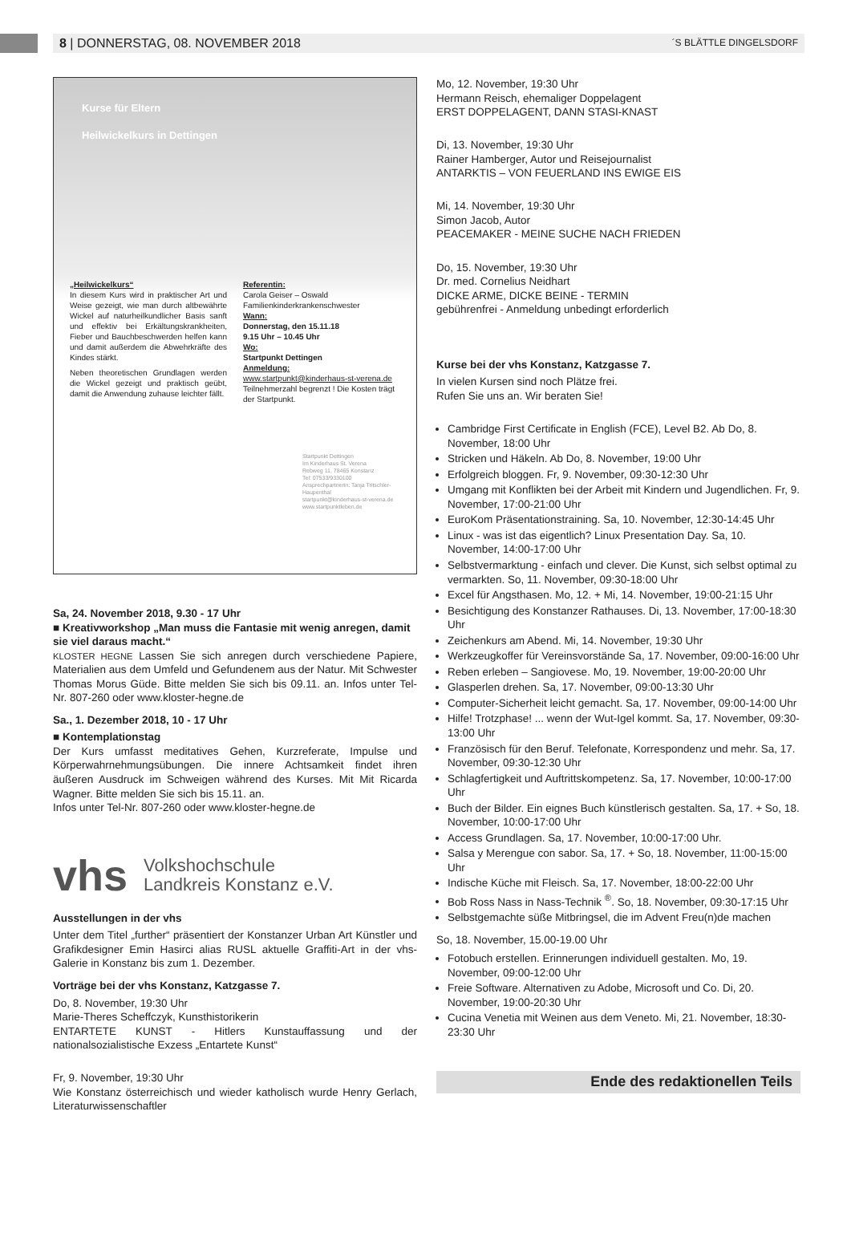8 | DONNERSTAG, 08. NOVEMBER 2018 ´S BLÄTTLE DINGELSDORF
Kurse für Eltern
Heilwickelkurs in Dettingen
„Heilwickelkurs“
In diesem Kurs wird in praktischer Art und Weise gezeigt, wie man durch altbewährte Wickel auf naturheilkundlicher Basis sanft und effektiv bei Erkältungskrankheiten, Fieber und Bauchbeschwerden helfen kann und damit außerdem die Abwehrkräfte des Kindes stärkt.
Neben theoretischen Grundlagen werden die Wickel gezeigt und praktisch geübt, damit die Anwendung zuhause leichter fällt.
Referentin:
Carola Geiser – Oswald
Familienkinderkrankenschwester
Wann:
Donnerstag, den 15.11.18
9.15 Uhr – 10.45 Uhr
Wo:
Startpunkt Dettingen
Anmeldung:
www.startpunkt@kinderhaus-st-verena.de
Teilnehmerzahl begrenzt ! Die Kosten trägt der Startpunkt.
Startpunkt Dettingen
Im Kinderhaus St. Verena
Rebweg 11, 78465 Konstanz
Tel: 07533/9330100
Ansprechpartnerin: Tanja Tritschler-Haupenthal
startpunkt@kinderhaus-st-verena.de
www.startpunktleben.de
Sa, 24. November 2018, 9.30 - 17 Uhr
■ Kreativworkshop „Man muss die Fantasie mit wenig anregen, damit sie viel daraus macht.“
KLOSTER HEGNE Lassen Sie sich anregen durch verschiedene Papiere, Materialien aus dem Umfeld und Gefundenem aus der Natur. Mit Schwester Thomas Morus Güde. Bitte melden Sie sich bis 09.11. an. Infos unter Tel-Nr. 807-260 oder www.kloster-hegne.de
Sa., 1. Dezember 2018, 10 - 17 Uhr
■ Kontemplationstag
Der Kurs umfasst meditatives Gehen, Kurzreferate, Impulse und Körperwahrnehmungsübungen. Die innere Achtsamkeit findet ihren äußeren Ausdruck im Schweigen während des Kurses. Mit Mit Ricarda Wagner. Bitte melden Sie sich bis 15.11. an.
Infos unter Tel-Nr. 807-260 oder www.kloster-hegne.de
vhs Volkshochschule
Landkreis Konstanz e.V.
Ausstellungen in der vhs
Unter dem Titel „further“ präsentiert der Konstanzer Urban Art Künstler und Grafikdesigner Emin Hasirci alias RUSL aktuelle Graffiti-Art in der vhs-Galerie in Konstanz bis zum 1. Dezember.
Vorträge bei der vhs Konstanz, Katzgasse 7.
Do, 8. November, 19:30 Uhr
Marie-Theres Scheffczyk, Kunsthistorikerin
ENTARTETE KUNST - Hitlers Kunstauffassung und der nationalsozialistische Exzess „Entartete Kunst“
Fr, 9. November, 19:30 Uhr
Wie Konstanz österreichisch und wieder katholisch wurde Henry Gerlach, Literaturwissenschaftler
Mo, 12. November, 19:30 Uhr
Hermann Reisch, ehemaliger Doppelagent
ERST DOPPELAGENT, DANN STASI-KNAST
Di, 13. November, 19:30 Uhr
Rainer Hamberger, Autor und Reisejournalist
ANTARKTIS – VON FEUERLAND INS EWIGE EIS
Mi, 14. November, 19:30 Uhr
Simon Jacob, Autor
PEACEMAKER - MEINE SUCHE NACH FRIEDEN
Do, 15. November, 19:30 Uhr
Dr. med. Cornelius Neidhart
DICKE ARME, DICKE BEINE - TERMIN
gebührenfrei - Anmeldung unbedingt erforderlich
Kurse bei der vhs Konstanz, Katzgasse 7.
In vielen Kursen sind noch Plätze frei.
Rufen Sie uns an. Wir beraten Sie!
Cambridge First Certificate in English (FCE), Level B2. Ab Do, 8. November, 18:00 Uhr
Stricken und Häkeln. Ab Do, 8. November, 19:00 Uhr
Erfolgreich bloggen. Fr, 9. November, 09:30-12:30 Uhr
Umgang mit Konflikten bei der Arbeit mit Kindern und Jugendlichen. Fr, 9. November, 17:00-21:00 Uhr
EuroKom Präsentationstraining. Sa, 10. November, 12:30-14:45 Uhr
Linux - was ist das eigentlich? Linux Presentation Day. Sa, 10. November, 14:00-17:00 Uhr
Selbstvermarktung - einfach und clever. Die Kunst, sich selbst optimal zu vermarkten. So, 11. November, 09:30-18:00 Uhr
Excel für Angsthasen. Mo, 12. + Mi, 14. November, 19:00-21:15 Uhr
Besichtigung des Konstanzer Rathauses. Di, 13. November, 17:00-18:30 Uhr
Zeichenkurs am Abend. Mi, 14. November, 19:30 Uhr
Werkzeugkoffer für Vereinsvorstände Sa, 17. November, 09:00-16:00 Uhr
Reben erleben – Sangiovese. Mo, 19. November, 19:00-20:00 Uhr
Glasperlen drehen. Sa, 17. November, 09:00-13:30 Uhr
Computer-Sicherheit leicht gemacht. Sa, 17. November, 09:00-14:00 Uhr
Hilfe! Trotzphase! ... wenn der Wut-Igel kommt. Sa, 17. November, 09:30-13:00 Uhr
Französisch für den Beruf. Telefonate, Korrespondenz und mehr. Sa, 17. November, 09:30-12:30 Uhr
Schlagfertigkeit und Auftrittskompetenz. Sa, 17. November, 10:00-17:00 Uhr
Buch der Bilder. Ein eignes Buch künstlerisch gestalten. Sa, 17. + So, 18. November, 10:00-17:00 Uhr
Access Grundlagen. Sa, 17. November, 10:00-17:00 Uhr.
Salsa y Merengue con sabor. Sa, 17. + So, 18. November, 11:00-15:00 Uhr
Indische Küche mit Fleisch. Sa, 17. November, 18:00-22:00 Uhr
Bob Ross Nass in Nass-Technik <sup>®</sup>. So, 18. November, 09:30-17:15 Uhr
Selbstgemachte süße Mitbringsel, die im Advent Freu(n)de machen
So, 18. November, 15.00-19.00 Uhr
Fotobuch erstellen. Erinnerungen individuell gestalten. Mo, 19. November, 09:00-12:00 Uhr
Freie Software. Alternativen zu Adobe, Microsoft und Co. Di, 20. November, 19:00-20:30 Uhr
Cucina Venetia mit Weinen aus dem Veneto. Mi, 21. November, 18:30-23:30 Uhr
Ende des redaktionellen Teils